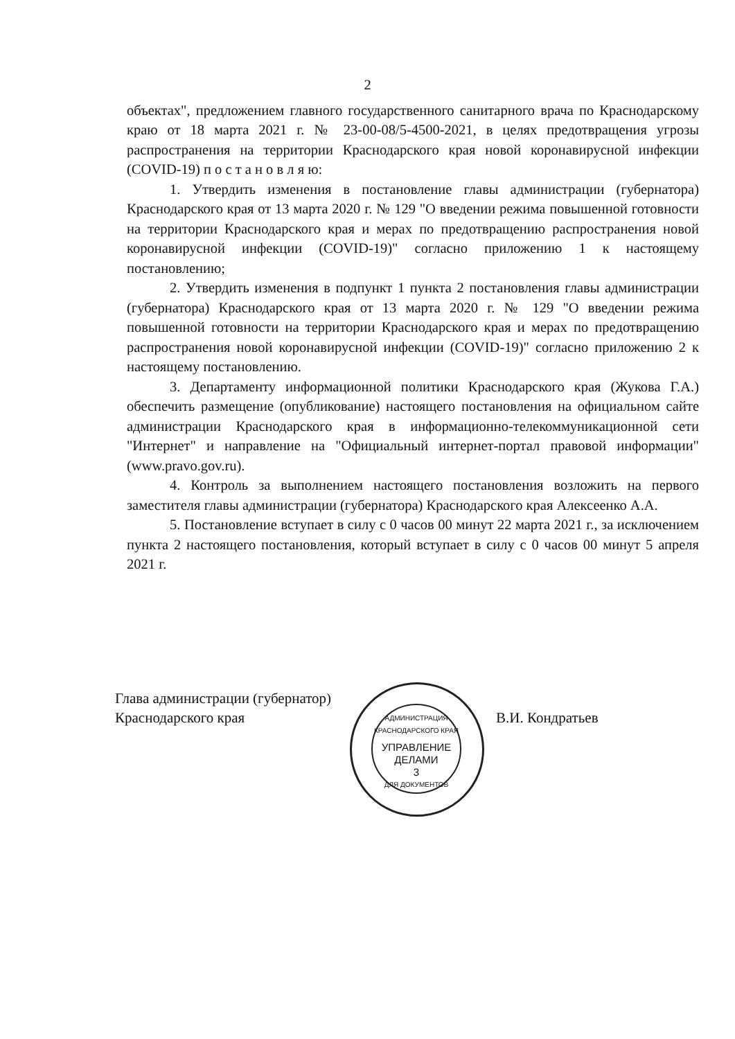2
объектах", предложением главного государственного санитарного врача по Краснодарскому краю от 18 марта 2021 г. № 23-00-08/5-4500-2021, в целях предотвращения угрозы распространения на территории Краснодарского края новой коронавирусной инфекции (COVID-19) п о с т а н о в л я ю:
1. Утвердить изменения в постановление главы администрации (губернатора) Краснодарского края от 13 марта 2020 г. № 129 "О введении режима повышенной готовности на территории Краснодарского края и мерах по предотвращению распространения новой коронавирусной инфекции (COVID-19)" согласно приложению 1 к настоящему постановлению;
2. Утвердить изменения в подпункт 1 пункта 2 постановления главы администрации (губернатора) Краснодарского края от 13 марта 2020 г. № 129 "О введении режима повышенной готовности на территории Краснодарского края и мерах по предотвращению распространения новой коронавирусной инфекции (COVID-19)" согласно приложению 2 к настоящему постановлению.
3. Департаменту информационной политики Краснодарского края (Жукова Г.А.) обеспечить размещение (опубликование) настоящего постановления на официальном сайте администрации Краснодарского края в информационно-телекоммуникационной сети "Интернет" и направление на "Официальный интернет-портал правовой информации" (www.pravo.gov.ru).
4. Контроль за выполнением настоящего постановления возложить на первого заместителя главы администрации (губернатора) Краснодарского края Алексеенко А.А.
5. Постановление вступает в силу с 0 часов 00 минут 22 марта 2021 г., за исключением пункта 2 настоящего постановления, который вступает в силу с 0 часов 00 минут 5 апреля 2021 г.
Глава администрации (губернатор)
Краснодарского края
В.И. Кондратьев
АДМИНИСТРАЦИЯ КРАСНОДАРСКОГО КРАЯ
УПРАВЛЕНИЕ
ДЕЛАМИ
3
ДЛЯ ДОКУМЕНТОВ